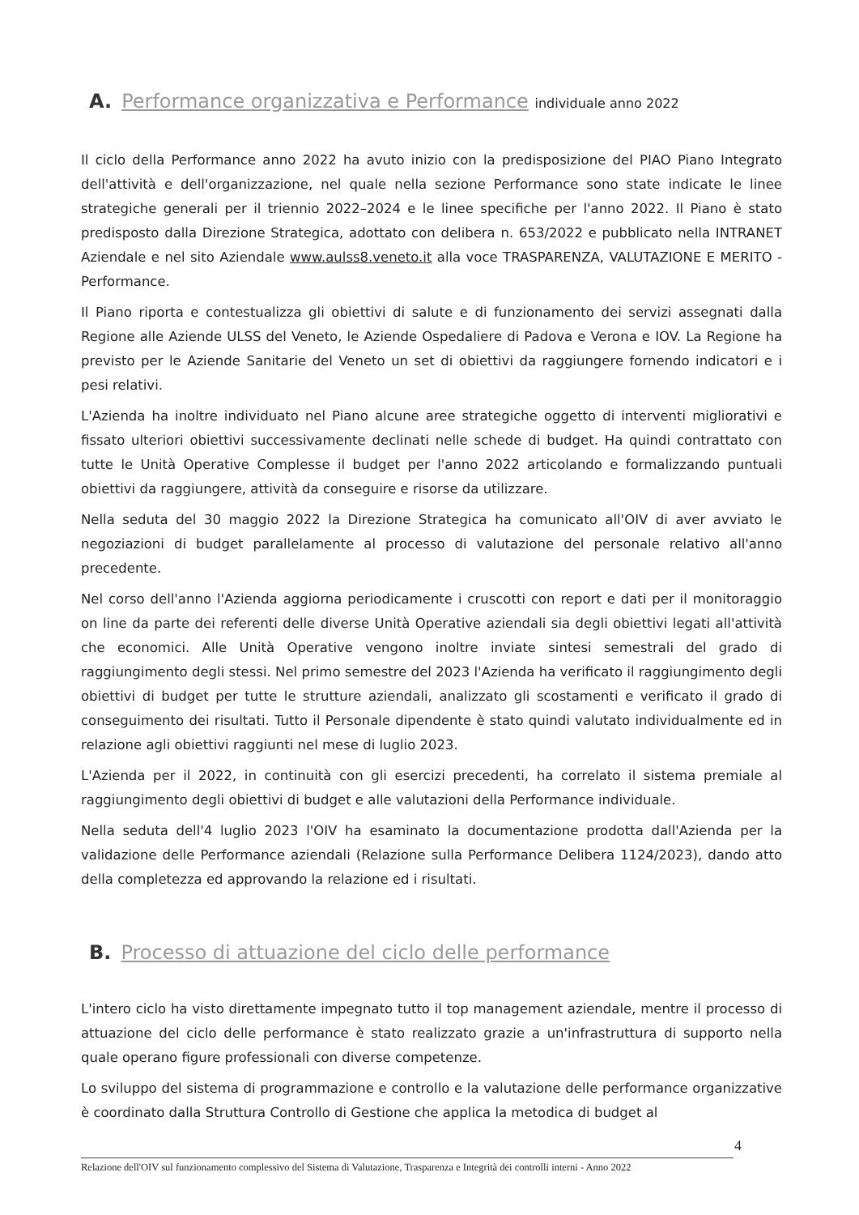A. Performance organizzativa e Performance individuale anno 2022
Il ciclo della Performance anno 2022 ha avuto inizio con la predisposizione del PIAO Piano Integrato dell'attività e dell'organizzazione, nel quale nella sezione Performance sono state indicate le linee strategiche generali per il triennio 2022–2024 e le linee specifiche per l'anno 2022. Il Piano è stato predisposto dalla Direzione Strategica, adottato con delibera n. 653/2022 e pubblicato nella INTRANET Aziendale e nel sito Aziendale www.aulss8.veneto.it alla voce TRASPARENZA, VALUTAZIONE E MERITO - Performance.
Il Piano riporta e contestualizza gli obiettivi di salute e di funzionamento dei servizi assegnati dalla Regione alle Aziende ULSS del Veneto, le Aziende Ospedaliere di Padova e Verona e IOV. La Regione ha previsto per le Aziende Sanitarie del Veneto un set di obiettivi da raggiungere fornendo indicatori e i pesi relativi.
L'Azienda ha inoltre individuato nel Piano alcune aree strategiche oggetto di interventi migliorativi e fissato ulteriori obiettivi successivamente declinati nelle schede di budget. Ha quindi contrattato con tutte le Unità Operative Complesse il budget per l'anno 2022 articolando e formalizzando puntuali obiettivi da raggiungere, attività da conseguire e risorse da utilizzare.
Nella seduta del 30 maggio 2022 la Direzione Strategica ha comunicato all'OIV di aver avviato le negoziazioni di budget parallelamente al processo di valutazione del personale relativo all'anno precedente.
Nel corso dell'anno l'Azienda aggiorna periodicamente i cruscotti con report e dati per il monitoraggio on line da parte dei referenti delle diverse Unità Operative aziendali sia degli obiettivi legati all'attività che economici. Alle Unità Operative vengono inoltre inviate sintesi semestrali del grado di raggiungimento degli stessi. Nel primo semestre del 2023 l'Azienda ha verificato il raggiungimento degli obiettivi di budget per tutte le strutture aziendali, analizzato gli scostamenti e verificato il grado di conseguimento dei risultati. Tutto il Personale dipendente è stato quindi valutato individualmente ed in relazione agli obiettivi raggiunti nel mese di luglio 2023.
L'Azienda per il 2022, in continuità con gli esercizi precedenti, ha correlato il sistema premiale al raggiungimento degli obiettivi di budget e alle valutazioni della Performance individuale.
Nella seduta dell'4 luglio 2023 l'OIV ha esaminato la documentazione prodotta dall'Azienda per la validazione delle Performance aziendali (Relazione sulla Performance Delibera 1124/2023), dando atto della completezza ed approvando la relazione ed i risultati.
B. Processo di attuazione del ciclo delle performance
L'intero ciclo ha visto direttamente impegnato tutto il top management aziendale, mentre il processo di attuazione del ciclo delle performance è stato realizzato grazie a un'infrastruttura di supporto nella quale operano figure professionali con diverse competenze.
Lo sviluppo del sistema di programmazione e controllo e la valutazione delle performance organizzative è coordinato dalla Struttura Controllo di Gestione che applica la metodica di budget al
4
Relazione dell'OIV sul funzionamento complessivo del Sistema di Valutazione, Trasparenza e Integrità dei controlli interni - Anno 2022